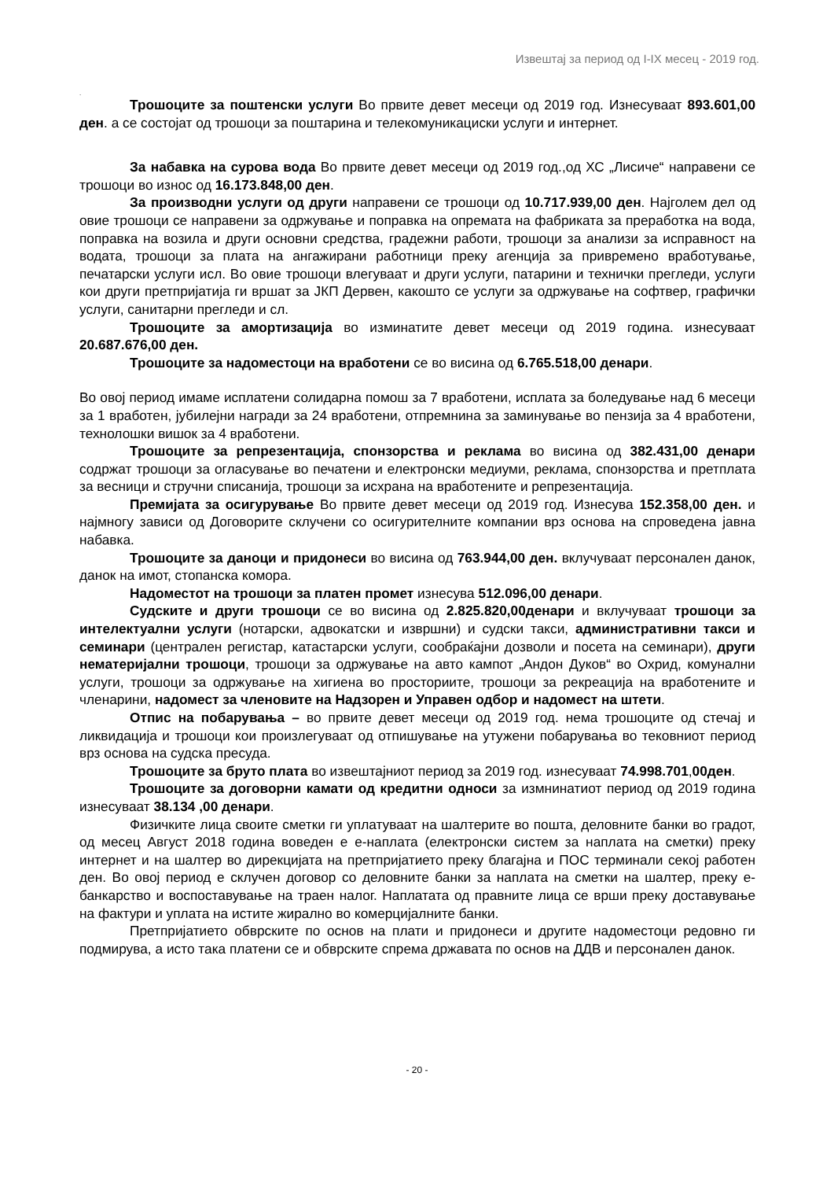Извештај за период од I-IX месец - 2019 год.
.
Трошоците за поштенски услуги Во првите девет месеци од 2019 год. Изнесуваат 893.601,00 ден. а се состојат од трошоци за поштарина и телекомуникациски услуги и интернет.
За набавка на сурова вода Во првите девет месеци од 2019 год.,од ХС „Лисиче“ направени се трошоци во износ од 16.173.848,00 ден.
За производни услуги од други направени се трошоци од 10.717.939,00 ден. Најголем дел од овие трошоци се направени за одржување и поправка на опремата на фабриката за преработка на вода, поправка на возила и други основни средства, градежни работи, трошоци за анализи за исправност на водата, трошоци за плата на ангажирани работници преку агенција за привремено вработување, печатарски услуги исл. Во овие трошоци влегуваат и други услуги, патарини и технички прегледи, услуги кои други претпријатија ги вршат за ЈКП Дервен, какошто се услуги за одржување на софтвер, графички услуги, санитарни прегледи и сл.
Трошоците за амортизација во изминатите девет месеци од 2019 година. изнесуваат 20.687.676,00 ден.
Трошоците за надоместоци на вработени се во висина од 6.765.518,00 денари.
Во овој период имаме исплатени солидарна помош за 7 вработени, исплата за боледување над 6 месеци за 1 вработен, јубилејни награди за 24 вработени, отпремнина за заминување во пензија за 4 вработени, технолошки вишок за 4 вработени.
Трошоците за репрезентација, спонзорства и реклама во висина од 382.431,00 денари содржат трошоци за огласување во печатени и електронски медиуми, реклама, спонзорства и претплата за весници и стручни списанија, трошоци за исхрана на вработените и репрезентација.
Премијата за осигурување Во првите девет месеци од 2019 год. Изнесува 152.358,00 ден. и најмногу зависи од Договорите склучени со осигурителните компании врз основа на спроведена јавна набавка.
Трошоците за даноци и придонеси во висина од 763.944,00 ден. вклучуваат персонален данок, данок на имот, стопанска комора.
Надоместот на трошоци за платен промет изнесува 512.096,00 денари.
Судските и други трошоци се во висина од 2.825.820,00денари и вклучуваат трошоци за интелектуални услуги (нотарски, адвокатски и извршни) и судски такси, административни такси и семинари (централен регистар, катастарски услуги, сообраќајни дозволи и посета на семинари), други нематеријални трошоци, трошоци за одржување на авто кампот „Андон Дуков“ во Охрид, комунални услуги, трошоци за одржување на хигиена во просториите, трошоци за рекреација на вработените и членарини, надомест за членовите на Надзорен и Управен одбор и надомест на штети.
Отпис на побарувања – во првите девет месеци од 2019 год. нема трошоците од стечај и ликвидација и трошоци кои произлегуваат од отпишување на утужени побарувања во тековниот период врз основа на судска пресуда.
Трошоците за бруто плата во извештајниот период за 2019 год. изнесуваат 74.998.701,00ден.
Трошоците за договорни камати од кредитни односи за измнинатиот период од 2019 година изнесуваат 38.134 ,00 денари.
Физичките лица своите сметки ги уплатуваат на шалтерите во пошта, деловните банки во градот, од месец Август 2018 година воведен е е-наплата (електронски систем за наплата на сметки) преку интернет и на шалтер во дирекцијата на претпријатието преку благајна и ПОС терминали секој работен ден. Во овој период е склучен договор со деловните банки за наплата на сметки на шалтер, преку е-банкарство и воспоставување на траен налог. Наплатата од правните лица се врши преку доставување на фактури и уплата на истите жирално во комерцијалните банки.
Претпријатието обврските по основ на плати и придонеси и другите надоместоци редовно ги подмирува, а исто така платени се и обврските спрема државата по основ на ДДВ и персонален данок.
- 20 -